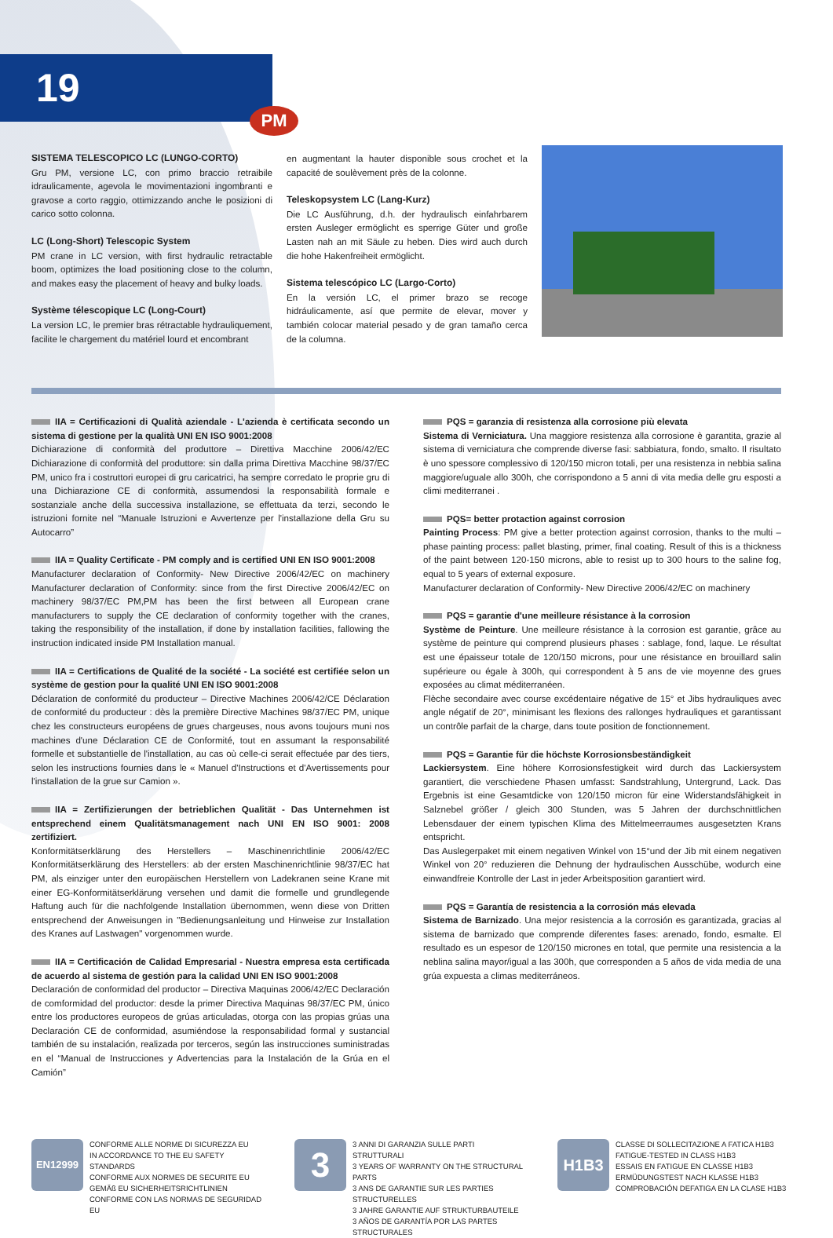19
PM
SISTEMA TELESCOPICO LC (LUNGO-CORTO)
Gru PM, versione LC, con primo braccio retraibile idraulicamente, agevola le movimentazioni ingombranti e gravose a corto raggio, ottimizzando anche le posizioni di carico sotto colonna.
LC (Long-Short) Telescopic System
PM crane in LC version, with first hydraulic retractable boom, optimizes the load positioning close to the column, and makes easy the placement of heavy and bulky loads.
Système télescopique LC (Long-Court)
La version LC, le premier bras rétractable hydrauliquement, facilite le chargement du matériel lourd et encombrant
en augmentant la hauter disponible sous crochet et la capacité de soulèvement près de la colonne.
Teleskopsystem LC (Lang-Kurz)
Die LC Ausführung, d.h. der hydraulisch einfahrbarem ersten Ausleger ermöglicht es sperrige Güter und große Lasten nah an mit Säule zu heben. Dies wird auch durch die hohe Hakenfreiheit ermöglicht.
Sistema telescópico LC (Largo-Corto)
En la versión LC, el primer brazo se recoge hidráulicamente, así que permite de elevar, mover y también colocar material pesado y de gran tamaño cerca de la columna.
IIA = Certificazioni di Qualità aziendale - L'azienda è certificata secondo un sistema di gestione per la qualità UNI EN ISO 9001:2008
Dichiarazione di conformità del produttore – Direttiva Macchine 2006/42/EC Dichiarazione di conformità del produttore: sin dalla prima Direttiva Macchine 98/37/EC PM, unico fra i costruttori europei di gru caricatrici, ha sempre corredato le proprie gru di una Dichiarazione CE di conformità, assumendosi la responsabilità formale e sostanziale anche della successiva installazione, se effettuata da terzi, secondo le istruzioni fornite nel “Manuale Istruzioni e Avvertenze per l'installazione della Gru su Autocarro”
IIA = Quality Certificate - PM comply and is certified UNI EN ISO 9001:2008
Manufacturer declaration of Conformity- New Directive 2006/42/EC on machinery Manufacturer declaration of Conformity: since from the first Directive 2006/42/EC on machinery 98/37/EC PM,PM has been the first between all European crane manufacturers to supply the CE declaration of conformity together with the cranes, taking the responsibility of the installation, if done by installation facilities, fallowing the instruction indicated inside PM Installation manual.
IIA = Certifications de Qualité de la société - La société est certifiée selon un système de gestion pour la qualité UNI EN ISO 9001:2008
Déclaration de conformité du producteur – Directive Machines 2006/42/CE Déclaration de conformité du producteur : dès la première Directive Machines 98/37/EC PM, unique chez les constructeurs européens de grues chargeuses, nous avons toujours muni nos machines d'une Déclaration CE de Conformité, tout en assumant la responsabilité formelle et substantielle de l'installation, au cas où celle-ci serait effectuée par des tiers, selon les instructions fournies dans le « Manuel d'Instructions et d'Avertissements pour l'installation de la grue sur Camion ».
IIA = Zertifizierungen der betrieblichen Qualität - Das Unternehmen ist entsprechend einem Qualitätsmanagement nach UNI EN ISO 9001: 2008 zertifiziert.
Konformitätserklärung des Herstellers – Maschinenrichtlinie 2006/42/EC Konformitätserklärung des Herstellers: ab der ersten Maschinenrichtlinie 98/37/EC hat PM, als einziger unter den europäischen Herstellern von Ladekranen seine Krane mit einer EG-Konformitätserklärung versehen und damit die formelle und grundlegende Haftung auch für die nachfolgende Installation übernommen, wenn diese von Dritten entsprechend der Anweisungen in "Bedienungsanleitung und Hinweise zur Installation des Kranes auf Lastwagen" vorgenommen wurde.
IIA = Certificación de Calidad Empresarial - Nuestra empresa esta certificada de acuerdo al sistema de gestión para la calidad UNI EN ISO 9001:2008
Declaración de conformidad del productor – Directiva Maquinas 2006/42/EC Declaración de comformidad del productor: desde la primer Directiva Maquinas 98/37/EC PM, único entre los productores europeos de grúas articuladas, otorga con las propias grúas una Declaración CE de conformidad, asumiéndose la responsabilidad formal y sustancial también de su instalación, realizada por terceros, según las instrucciones suministradas en el “Manual de Instrucciones y Advertencias para la Instalación de la Grúa en el Camión”
PQS = garanzia di resistenza alla corrosione più elevata
Sistema di Verniciatura. Una maggiore resistenza alla corrosione è garantita, grazie al sistema di verniciatura che comprende diverse fasi: sabbiatura, fondo, smalto. Il risultato è uno spessore complessivo di 120/150 micron totali, per una resistenza in nebbia salina maggiore/uguale allo 300h, che corrispondono a 5 anni di vita media delle gru esposti a climi mediterranei .
PQS= better protaction against corrosion
Painting Process: PM give a better protection against corrosion, thanks to the multi –phase painting process: pallet blasting, primer, final coating. Result of this is a thickness of the paint between 120-150 microns, able to resist up to 300 hours to the saline fog, equal to 5 years of external exposure.
Manufacturer declaration of Conformity- New Directive 2006/42/EC on machinery
PQS = garantie d'une meilleure résistance à la corrosion
Système de Peinture. Une meilleure résistance à la corrosion est garantie, grâce au système de peinture qui comprend plusieurs phases : sablage, fond, laque. Le résultat est une épaisseur totale de 120/150 microns, pour une résistance en brouillard salin supérieure ou égale à 300h, qui correspondent à 5 ans de vie moyenne des grues exposées au climat méditerranéen.
Flèche secondaire avec course excédentaire négative de 15° et Jibs hydrauliques avec angle négatif de 20°, minimisant les flexions des rallonges hydrauliques et garantissant un contrôle parfait de la charge, dans toute position de fonctionnement.
PQS = Garantie für die höchste Korrosionsbeständigkeit
Lackiersystem. Eine höhere Korrosionsfestigkeit wird durch das Lackiersystem garantiert, die verschiedene Phasen umfasst: Sandstrahlung, Untergrund, Lack. Das Ergebnis ist eine Gesamtdicke von 120/150 micron für eine Widerstandsfähigkeit in Salznebel größer / gleich 300 Stunden, was 5 Jahren der durchschnittlichen Lebensdauer der einem typischen Klima des Mittelmeerraumes ausgesetzten Krans entspricht.
Das Auslegerpaket mit einem negativen Winkel von 15°und der Jib mit einem negativen Winkel von 20° reduzieren die Dehnung der hydraulischen Ausschübe, wodurch eine einwandfreie Kontrolle der Last in jeder Arbeitsposition garantiert wird.
PQS = Garantía de resistencia a la corrosión más elevada
Sistema de Barnizado. Una mejor resistencia a la corrosión es garantizada, gracias al sistema de barnizado que comprende diferentes fases: arenado, fondo, esmalte. El resultado es un espesor de 120/150 micrones en total, que permite una resistencia a la neblina salina mayor/igual a las 300h, que corresponden a 5 años de vida media de una grúa expuesta a climas mediterráneos.
EN12999
CONFORME ALLE NORME DI SICUREZZA EU
IN ACCORDANCE TO THE EU SAFETY STANDARDS
CONFORME AUX NORMES DE SECURITE EU
GEMÄß EU SICHERHEITSRICHTLINIEN
CONFORME CON LAS NORMAS DE SEGURIDAD EU
3
3 ANNI DI GARANZIA SULLE PARTI STRUTTURALI
3 YEARS OF WARRANTY ON THE STRUCTURAL PARTS
3 ANS DE GARANTIE SUR LES PARTIES STRUCTURELLES
3 JAHRE GARANTIE AUF STRUKTURBAUTEILE
3 AÑOS DE GARANTÍA POR LAS PARTES STRUCTURALES
H1B3
CLASSE DI SOLLECITAZIONE A FATICA H1B3
FATIGUE-TESTED IN CLASS H1B3
ESSAIS EN FATIGUE EN CLASSE H1B3
ERMÜDUNGSTEST NACH KLASSE H1B3
COMPROBACIÓN DEFATIGA EN LA CLASE H1B3